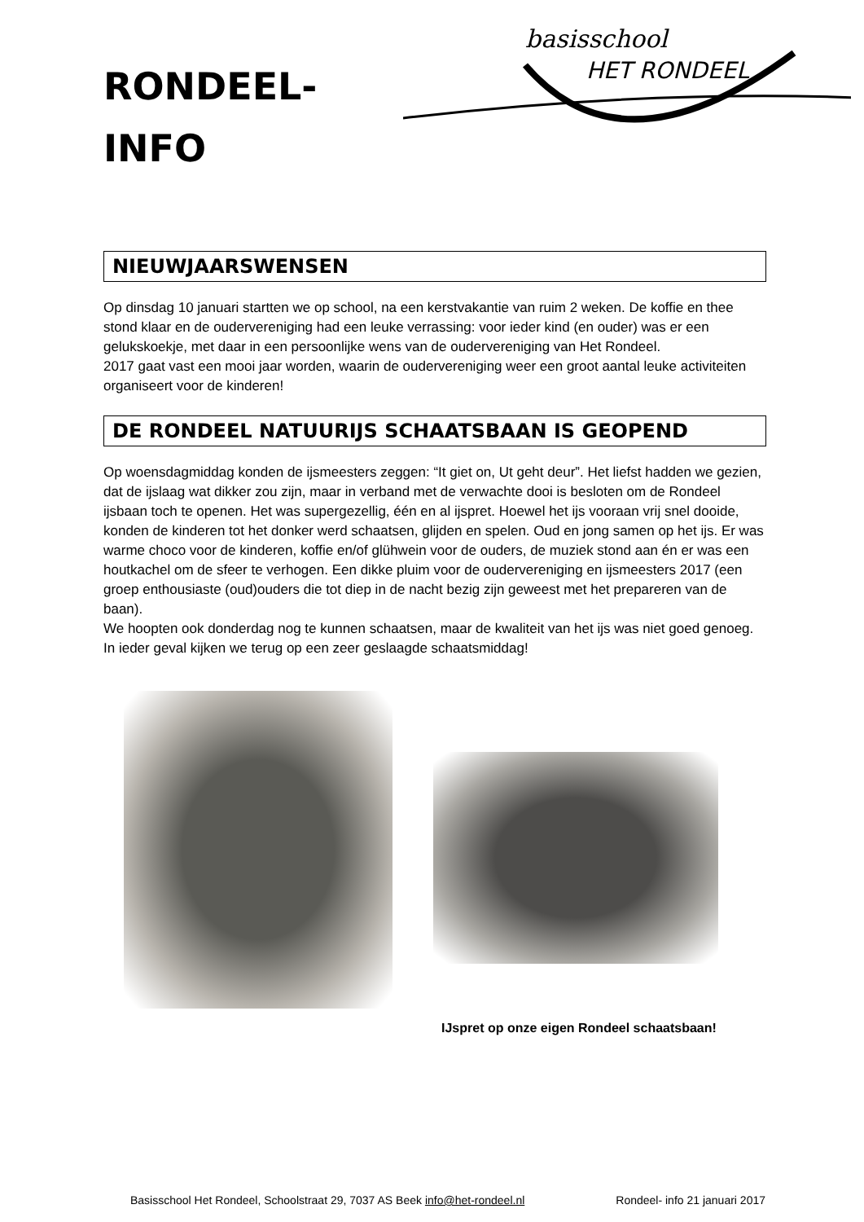basisschool
HET RONDEEL
RONDEEL-
INFO
NIEUWJAARSWENSEN
Op dinsdag 10 januari startten we op school, na een kerstvakantie van ruim 2 weken. De koffie en thee stond klaar en de oudervereniging had een leuke verrassing: voor ieder kind (en ouder) was er een gelukskoekje, met daar in een persoonlijke wens van de oudervereniging van Het Rondeel.
2017 gaat vast een mooi jaar worden, waarin de oudervereniging weer een groot aantal leuke activiteiten organiseert voor de kinderen!
DE RONDEEL NATUURIJS SCHAATSBAAN IS GEOPEND
Op woensdagmiddag konden de ijsmeesters zeggen: “It giet on, Ut geht deur”. Het liefst hadden we gezien, dat de ijslaag wat dikker zou zijn, maar in verband met de verwachte dooi is besloten om de Rondeel ijsbaan toch te openen. Het was supergezellig, één en al ijspret. Hoewel het ijs vooraan vrij snel dooide, konden de kinderen tot het donker werd schaatsen, glijden en spelen. Oud en jong samen op het ijs. Er was warme choco voor de kinderen, koffie en/of glühwein voor de ouders, de muziek stond aan én er was een houtkachel om de sfeer te verhogen. Een dikke pluim voor de oudervereniging en ijsmeesters 2017 (een groep enthousiaste (oud)ouders die tot diep in de nacht bezig zijn geweest met het prepareren van de baan).
We hoopten ook donderdag nog te kunnen schaatsen, maar de kwaliteit van het ijs was niet goed genoeg. In ieder geval kijken we terug op een zeer geslaagde schaatsmiddag!
IJspret op onze eigen Rondeel schaatsbaan!
Basisschool Het Rondeel, Schoolstraat 29, 7037 AS Beek info@het-rondeel.nl Rondeel- info 21 januari 2017